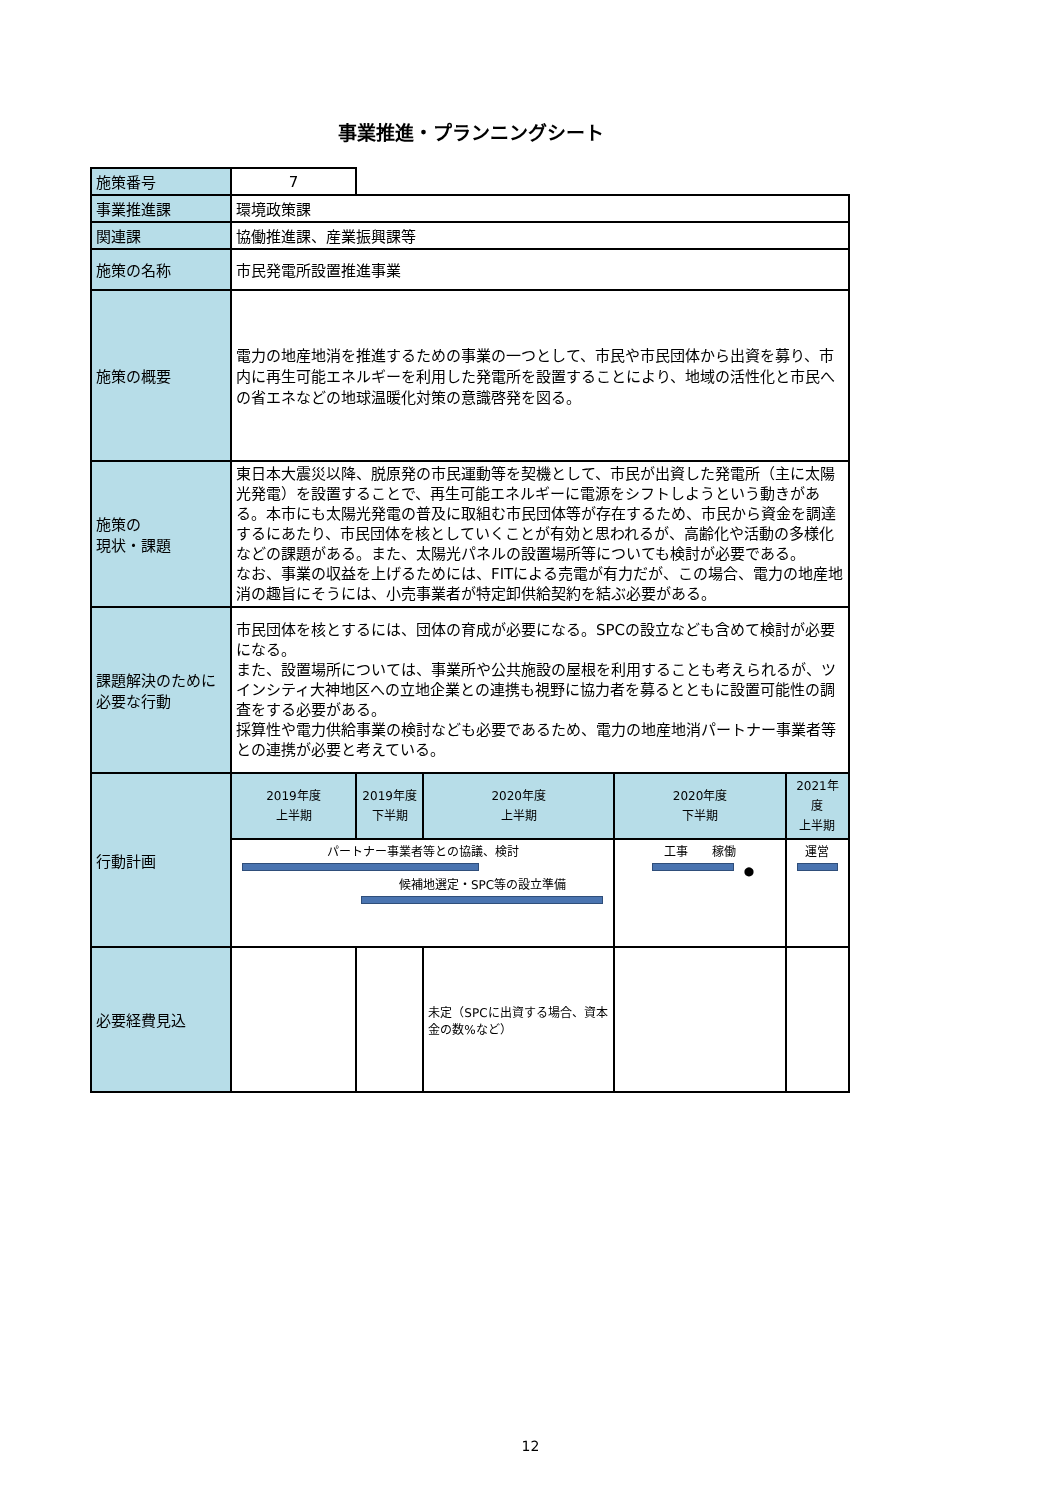事業推進・プランニングシート
| 施策番号 | 7 | | | | |
| 事業推進課 | 環境政策課 | | | | |
| 関連課 | 協働推進課、産業振興課等 | | | | |
| 施策の名称 | 市民発電所設置推進事業 | | | | |
| 施策の概要 | 電力の地産地消を推進するための事業の一つとして、市民や市民団体から出資を募り、市内に再生可能エネルギーを利用した発電所を設置することにより、地域の活性化と市民への省エネなどの地球温暖化対策の意識啓発を図る。 | | | | |
| 施策の 現状・課題 | 東日本大震災以降、脱原発の市民運動等を契機として、市民が出資した発電所（主に太陽光発電）を設置することで、再生可能エネルギーに電源をシフトしようという動きがある。本市にも太陽光発電の普及に取組む市民団体等が存在するため、市民から資金を調達するにあたり、市民団体を核としていくことが有効と思われるが、高齢化や活動の多様化などの課題がある。また、太陽光パネルの設置場所等についても検討が必要である。 なお、事業の収益を上げるためには、FITによる売電が有力だが、この場合、電力の地産地消の趣旨にそうには、小売事業者が特定卸供給契約を結ぶ必要がある。 | | | | |
| 課題解決のために必要な行動 | 市民団体を核とするには、団体の育成が必要になる。SPCの設立なども含めて検討が必要になる。 また、設置場所については、事業所や公共施設の屋根を利用することも考えられるが、ツインシティ大神地区への立地企業との連携も視野に協力者を募るとともに設置可能性の調査をする必要がある。 採算性や電力供給事業の検討なども必要であるため、電力の地産地消パートナー事業者等との連携が必要と考えている。 | | | | |
| 行動計画 | 2019年度 上半期 | 2019年度 下半期 | 2020年度 上半期 | 2020年度 下半期 | 2021年度 上半期 |
| | パートナー事業者等との協議、検討 候補地選定・SPC等の設立準備 | | | 工事 稼働 ● | 運営 |
| 必要経費見込 | | | 未定（SPCに出資する場合、資本金の数%など） | | |
12